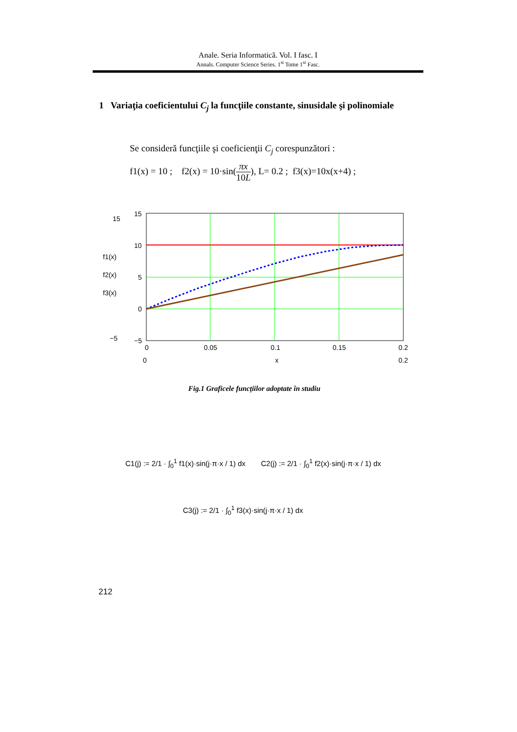Anale. Seria Informatică. Vol. I fasc. I
Annals. Computer Science Series. 1<sup>st</sup> Tome 1<sup>st</sup> Fasc.
1 Variaţia coeficientului C<sub>j</sub> la funcţiile constante, sinusidale şi polinomiale
Se consideră funcţiile şi coeficienţii C<sub>j</sub> corespunzători :
f1(x) = 10 ; f2(x) = 10·sin(πx 10L), L= 0.2 ; f3(x)=10x(x+4) ;
15
10
5
0
−5
15
−5
f1(x)
f2(x)
f3(x)
0
0.05
0.1
0.15
0.2
0
x
0.2
Fig.1 Graficele funcţiilor adoptate în studiu
C1(j) := 2/1 · ∫<sub>0</sub><sup>1</sup> f1(x)·sin(j·π·x / 1) dx
C2(j) := 2/1 · ∫<sub>0</sub><sup>1</sup> f2(x)·sin(j·π·x / 1) dx
C3(j) := 2/1 · ∫<sub>0</sub><sup>1</sup> f3(x)·sin(j·π·x / 1) dx
212